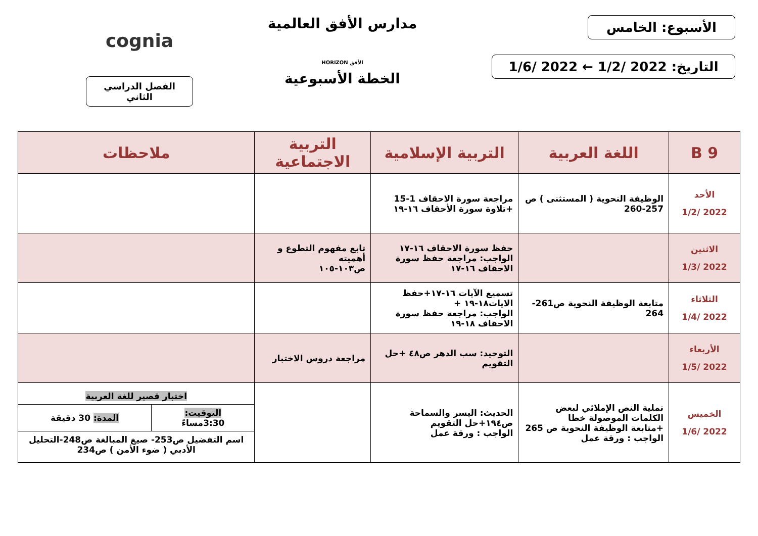الأسبوع: الخامس
التاريخ: 2022 /1/2 ← 2022 /1/6
مدارس الأفق العالمية
الأفق HORIZON
الخطة الأسبوعية
cognia
الفصل الدراسي الثاني
| 9 B | اللغة العربية | التربية الإسلامية | التربية الاجتماعية | ملاحظات |
| --- | --- | --- | --- | --- |
| الأحد 2022 /1/2 | الوظيفة النحوية ( المستثنى ) ص 257-260 | مراجعة سورة الاحقاف 1-15 +تلاوة سورة الأحقاف ١٦-١٩ | | |
| الاثنين 2022 /1/3 | | حفظ سورة الاحقاف ١٦-١٧ الواجب: مراجعة حفظ سورة الاحقاف ١٦-١٧ | تابع مفهوم التطوع و أهميته ص١٠٣-١٠٥ | |
| الثلاثاء 2022 /1/4 | متابعة الوظيفة النحوية ص261-264 | تسميع الآيات ١٦-١٧+حفظ الايات١٨-١٩ + الواجب: مراجعة حفظ سورة الاحقاف ١٨-١٩ | | |
| الأربعاء 2022 /1/5 | | التوحيد: سب الدهر ص٤٨ +حل التقويم | مراجعة دروس الاختبار | |
| الخميس 2022 /1/6 | تملية النص الإملائي لبعض الكلمات الموصولة خطا +متابعة الوظيفة النحوية ص 265 الواجب : ورقة عمل | الحديث: اليسر والسماحة ص١٩٤+حل التقويم الواجب : ورقة عمل | | / اختبار قصير للغة العربية / / / التوقيت: 3:30مساءً / المدة: 30 دقيقة / / اسم التفضيل ص253- صيغ المبالغة ص248-التحليل الأدبي ( ضوء الأمن ) ص234 / / |